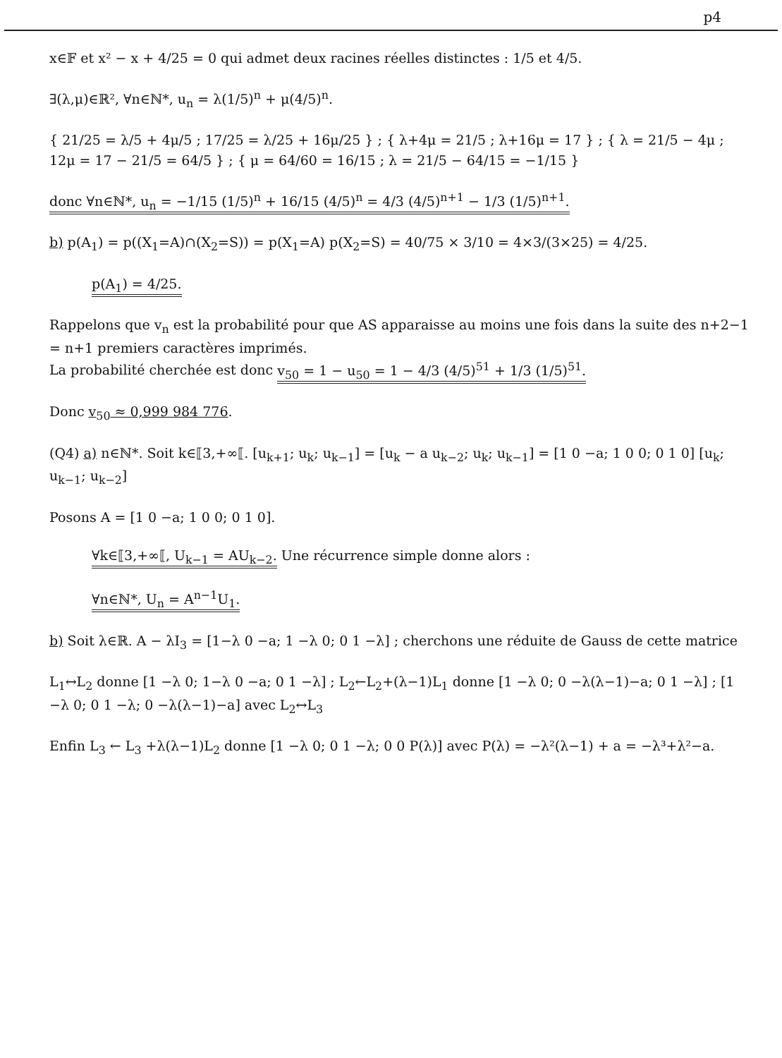p4
x∈𝔽 et x² − x + 4/25 = 0 qui admet deux racines réelles distinctes : 1/5 et 4/5.
∃(λ,μ)∈ℝ², ∀n∈ℕ*, u<sub>n</sub> = λ(1/5)<sup>n</sup> + μ(4/5)<sup>n</sup>.
{ 21/25 = λ/5 + 4μ/5 ; 17/25 = λ/25 + 16μ/25 } ; { λ+4μ = 21/5 ; λ+16μ = 17 } ; { λ = 21/5 − 4μ ; 12μ = 17 − 21/5 = 64/5 } ; { μ = 64/60 = 16/15 ; λ = 21/5 − 64/15 = −1/15 }
donc ∀n∈ℕ*, u<sub>n</sub> = −1/15 (1/5)<sup>n</sup> + 16/15 (4/5)<sup>n</sup> = 4/3 (4/5)<sup>n+1</sup> − 1/3 (1/5)<sup>n+1</sup>.
b) p(A<sub>1</sub>) = p((X<sub>1</sub>=A)∩(X<sub>2</sub>=S)) = p(X<sub>1</sub>=A) p(X<sub>2</sub>=S) = 40/75 × 3/10 = 4×3/(3×25) = 4/25.
p(A<sub>1</sub>) = 4/25.
Rappelons que v<sub>n</sub> est la probabilité pour que AS apparaisse au moins une fois dans la suite des n+2−1 = n+1 premiers caractères imprimés.
La probabilité cherchée est donc v<sub>50</sub> = 1 − u<sub>50</sub> = 1 − 4/3 (4/5)<sup>51</sup> + 1/3 (1/5)<sup>51</sup>.
Donc v<sub>50</sub> ≈ 0,999 984 776.
(Q4) a) n∈ℕ*. Soit k∈⟦3,+∞⟦. [u<sub>k+1</sub>; u<sub>k</sub>; u<sub>k−1</sub>] = [u<sub>k</sub> − a u<sub>k−2</sub>; u<sub>k</sub>; u<sub>k−1</sub>] = [1 0 −a; 1 0 0; 0 1 0] [u<sub>k</sub>; u<sub>k−1</sub>; u<sub>k−2</sub>]
Posons A = [1 0 −a; 1 0 0; 0 1 0].
∀k∈⟦3,+∞⟦, U<sub>k−1</sub> = AU<sub>k−2</sub>. Une récurrence simple donne alors :
∀n∈ℕ*, U<sub>n</sub> = A<sup>n−1</sup>U<sub>1</sub>.
b) Soit λ∈ℝ. A − λI<sub>3</sub> = [1−λ 0 −a; 1 −λ 0; 0 1 −λ] ; cherchons une réduite de Gauss de cette matrice
L<sub>1</sub>↔L<sub>2</sub> donne [1 −λ 0; 1−λ 0 −a; 0 1 −λ] ; L<sub>2</sub>←L<sub>2</sub>+(λ−1)L<sub>1</sub> donne [1 −λ 0; 0 −λ(λ−1)−a; 0 1 −λ] ; [1 −λ 0; 0 1 −λ; 0 −λ(λ−1)−a] avec L<sub>2</sub>↔L<sub>3</sub>
Enfin L<sub>3</sub> ← L<sub>3</sub> +λ(λ−1)L<sub>2</sub> donne [1 −λ 0; 0 1 −λ; 0 0 P(λ)] avec P(λ) = −λ²(λ−1) + a = −λ³+λ²−a.